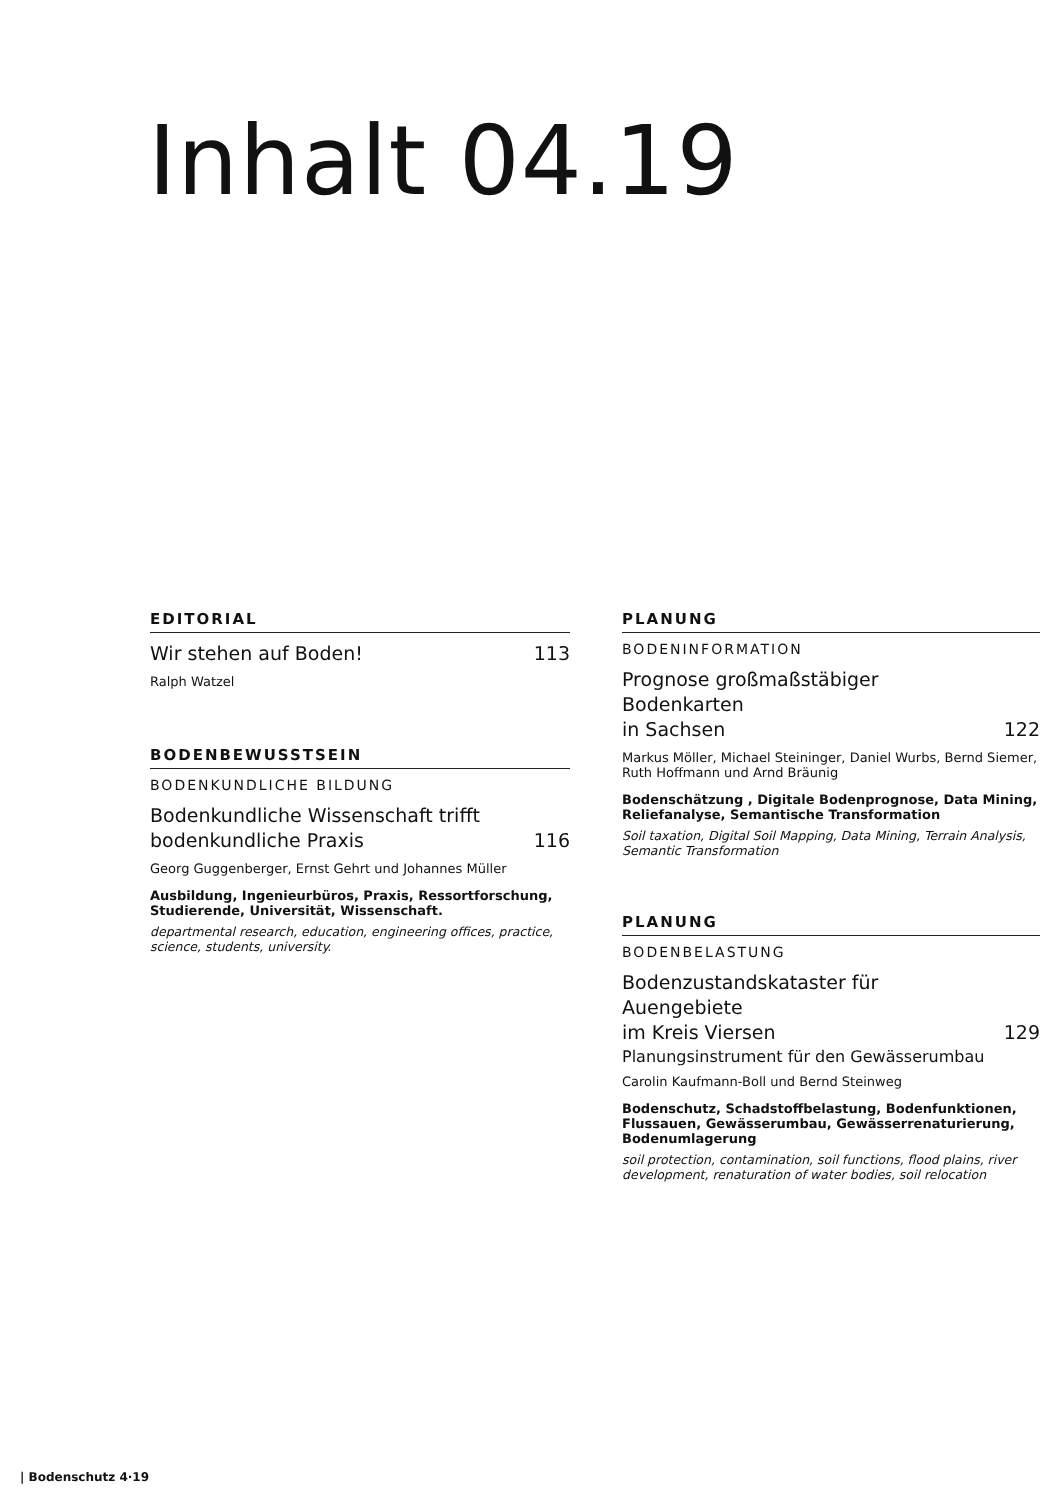Inhalt 04.19
EDITORIAL
Wir stehen auf Boden! 113
Ralph Watzel
BODENBEWUSSTSEIN
BODENKUNDLICHE BILDUNG
Bodenkundliche Wissenschaft trifft
bodenkundliche Praxis 116
Georg Guggenberger, Ernst Gehrt und Johannes Müller
Ausbildung, Ingenieurbüros, Praxis, Ressortforschung, Studierende, Universität, Wissenschaft.
departmental research, education, engineering offices, practice, science, students, university.
PLANUNG
BODENINFORMATION
Prognose großmaßstäbiger Bodenkarten
in Sachsen 122
Markus Möller, Michael Steininger, Daniel Wurbs, Bernd Siemer, Ruth Hoffmann und Arnd Bräunig
Bodenschätzung , Digitale Bodenprognose, Data Mining, Reliefanalyse, Semantische Transformation
Soil taxation, Digital Soil Mapping, Data Mining, Terrain Analysis, Semantic Transformation
PLANUNG
BODENBELASTUNG
Bodenzustandskataster für Auengebiete
im Kreis Viersen 129
Planungsinstrument für den Gewässerumbau
Carolin Kaufmann-Boll und Bernd Steinweg
Bodenschutz, Schadstoffbelastung, Bodenfunktionen, Flussauen, Gewässerumbau, Gewässerrenaturierung, Bodenumlagerung
soil protection, contamination, soil functions, flood plains, river development, renaturation of water bodies, soil relocation
| Bodenschutz 4·19